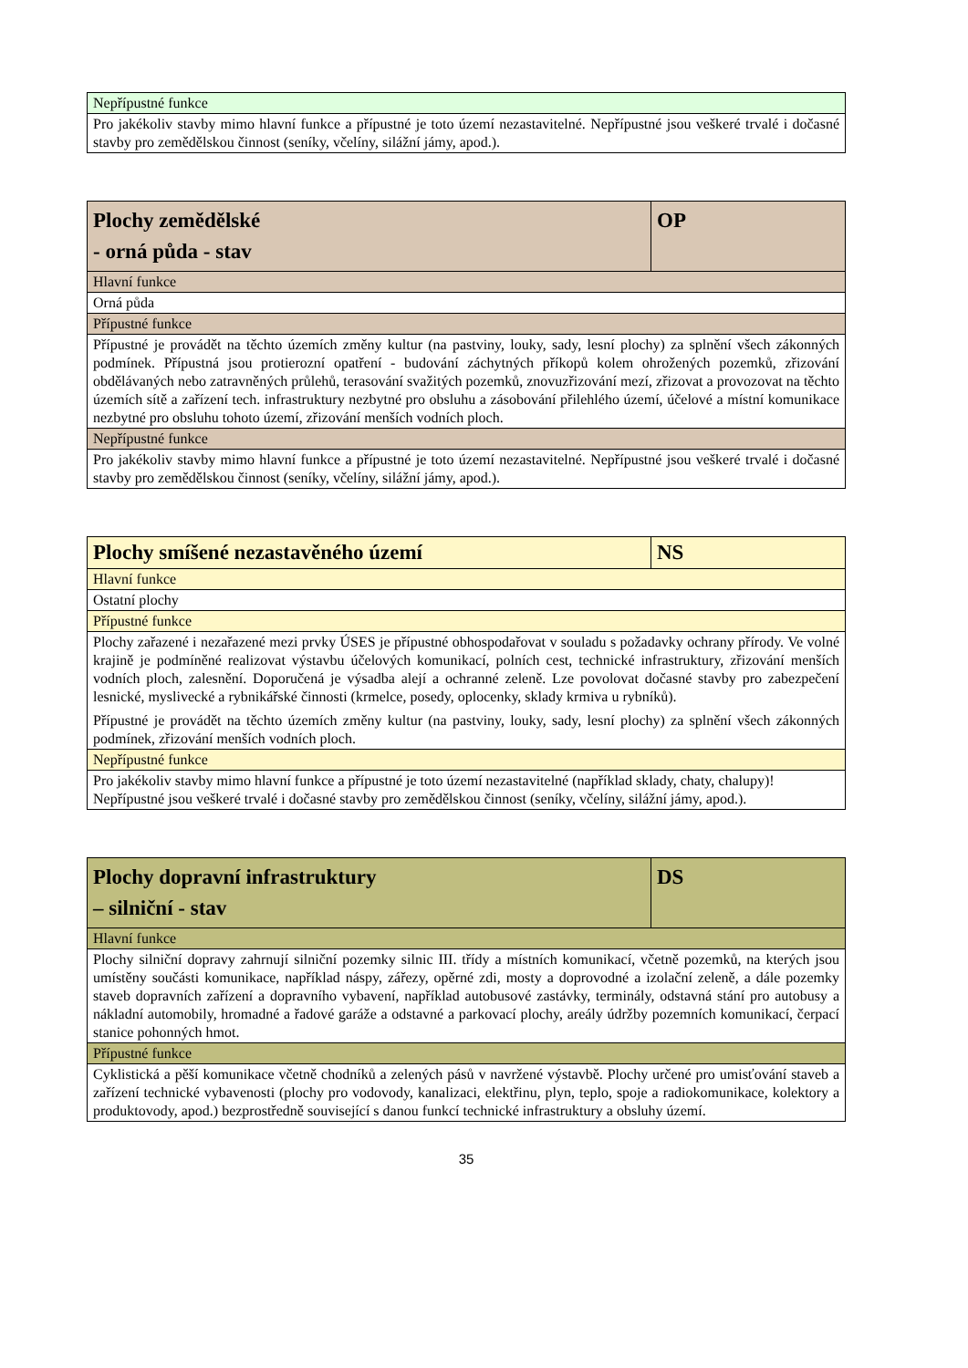| Nepřípustné funkce |
| Pro jakékoliv stavby mimo hlavní funkce a přípustné je toto území nezastavitelné. Nepřípustné jsou veškeré trvalé i dočasné stavby pro zemědělskou činnost (seníky, včelíny, silážní jámy, apod.). |
| Plochy zemědělské - orná půda - stav | OP |
| --- | --- |
| Hlavní funkce | |
| Orná půda | |
| Přípustné funkce | |
| Přípustné je provádět na těchto územích změny kultur (na pastviny, louky, sady, lesní plochy) za splnění všech zákonných podmínek. Přípustná jsou protierozní opatření - budování záchytných příkopů kolem ohrožených pozemků, zřizování obdělávaných nebo zatravněných průlehů, terasování svažitých pozemků, znovuzřizování mezí, zřizovat a provozovat na těchto územích sítě a zařízení tech. infrastruktury nezbytné pro obsluhu a zásobování přilehlého území, účelové a místní komunikace nezbytné pro obsluhu tohoto území, zřizování menších vodních ploch. | |
| Nepřípustné funkce | |
| Pro jakékoliv stavby mimo hlavní funkce a přípustné je toto území nezastavitelné. Nepřípustné jsou veškeré trvalé i dočasné stavby pro zemědělskou činnost (seníky, včelíny, silážní jámy, apod.). | |
| Plochy smíšené nezastavěného území | NS |
| --- | --- |
| Hlavní funkce | |
| Ostatní plochy | |
| Přípustné funkce | |
| Plochy zařazené i nezařazené mezi prvky ÚSES je přípustné obhospodařovat v souladu s požadavky ochrany přírody. Ve volné krajině je podmíněné realizovat výstavbu účelových komunikací, polních cest, technické infrastruktury, zřizování menších vodních ploch, zalesnění. Doporučená je výsadba alejí a ochranné zeleně. Lze povolovat dočasné stavby pro zabezpečení lesnické, myslivecké a rybnikářské činnosti (krmelce, posedy, oplocenky, sklady krmiva u rybníků). Přípustné je provádět na těchto územích změny kultur (na pastviny, louky, sady, lesní plochy) za splnění všech zákonných podmínek, zřizování menších vodních ploch. | |
| Nepřípustné funkce | |
| Pro jakékoliv stavby mimo hlavní funkce a přípustné je toto území nezastavitelné (například sklady, chaty, chalupy)! Nepřípustné jsou veškeré trvalé i dočasné stavby pro zemědělskou činnost (seníky, včelíny, silážní jámy, apod.). | |
| Plochy dopravní infrastruktury – silniční - stav | DS |
| --- | --- |
| Hlavní funkce | |
| Plochy silniční dopravy zahrnují silniční pozemky silnic III. třídy a místních komunikací, včetně pozemků, na kterých jsou umístěny součásti komunikace, například náspy, zářezy, opěrné zdi, mosty a doprovodné a izolační zeleně, a dále pozemky staveb dopravních zařízení a dopravního vybavení, například autobusové zastávky, terminály, odstavná stání pro autobusy a nákladní automobily, hromadné a řadové garáže a odstavné a parkovací plochy, areály údržby pozemních komunikací, čerpací stanice pohonných hmot. | |
| Přípustné funkce | |
| Cyklistická a pěší komunikace včetně chodníků a zelených pásů v navržené výstavbě. Plochy určené pro umisťování staveb a zařízení technické vybavenosti (plochy pro vodovody, kanalizaci, elektřinu, plyn, teplo, spoje a radiokomunikace, kolektory a produktovody, apod.) bezprostředně související s danou funkcí technické infrastruktury a obsluhy území. | |
35